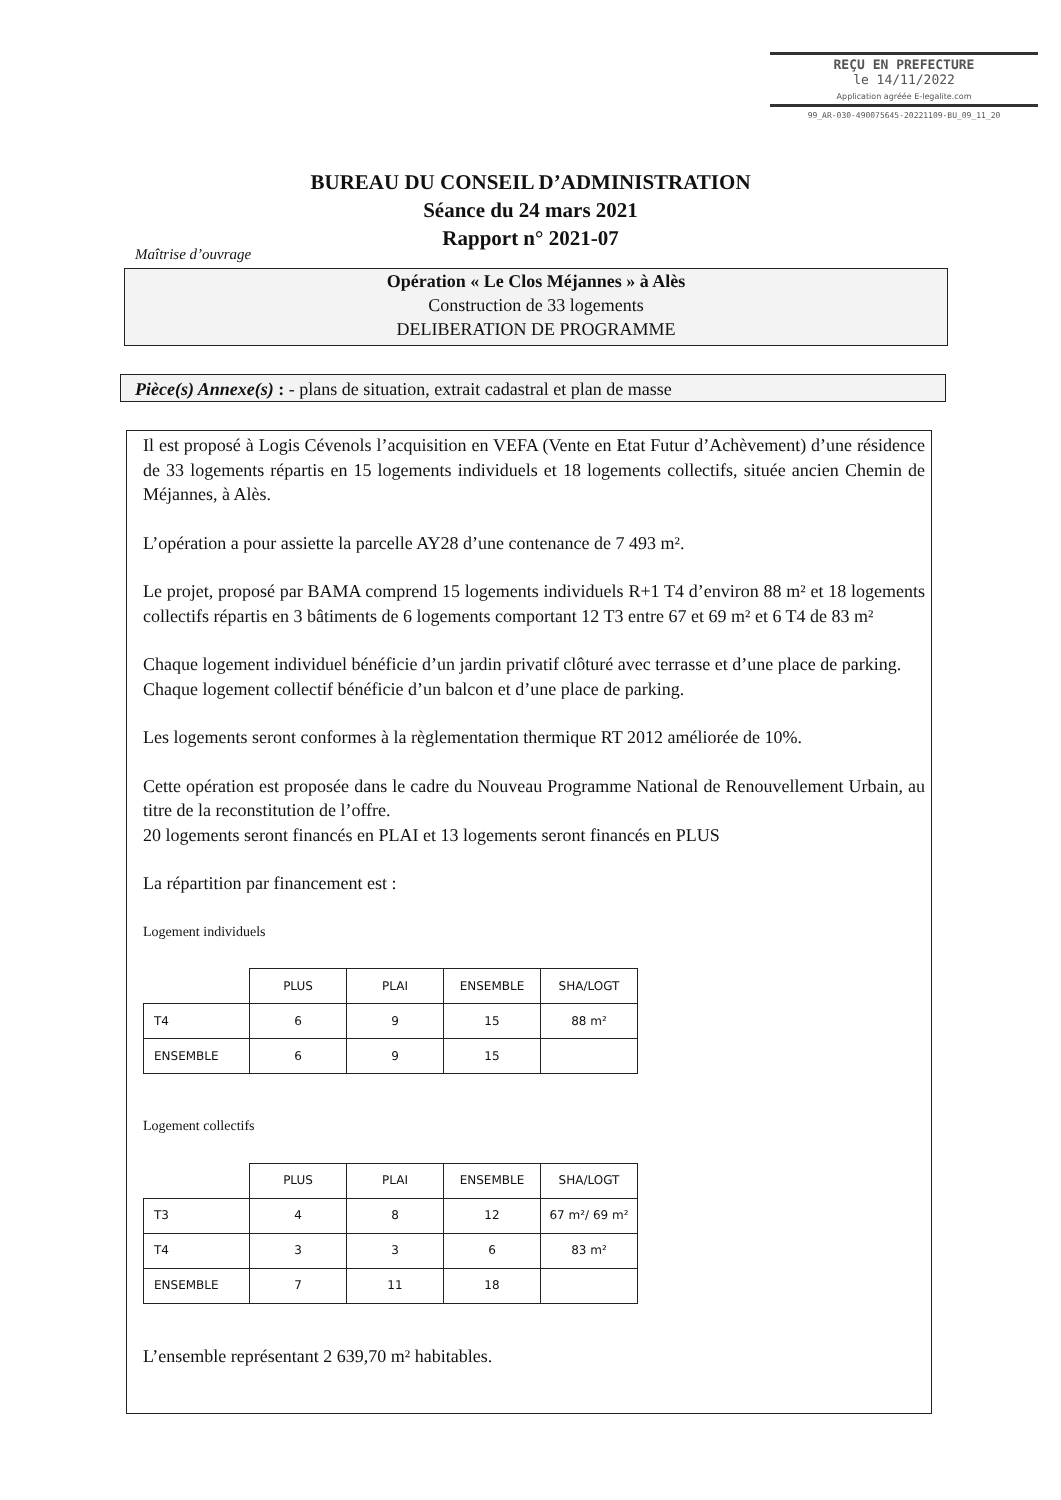REÇU EN PREFECTURE
le 14/11/2022
Application agréée E-legalite.com
99_AR-030-490075645-20221109-BU_09_11_20
BUREAU DU CONSEIL D’ADMINISTRATION
Séance du 24 mars 2021
Rapport n° 2021-07
Maîtrise d’ouvrage
Opération « Le Clos Méjannes » à Alès
Construction de 33 logements
DELIBERATION DE PROGRAMME
Pièce(s) Annexe(s) : - plans de situation, extrait cadastral et plan de masse
Il est proposé à Logis Cévenols l’acquisition en VEFA (Vente en Etat Futur d’Achèvement) d’une résidence de 33 logements répartis en 15 logements individuels et 18 logements collectifs, située ancien Chemin de Méjannes, à Alès.
L’opération a pour assiette la parcelle AY28 d’une contenance de 7 493 m².
Le projet, proposé par BAMA comprend 15 logements individuels R+1 T4 d’environ 88 m² et 18 logements collectifs répartis en 3 bâtiments de 6 logements comportant 12 T3 entre 67 et 69 m² et 6 T4 de 83 m²
Chaque logement individuel bénéficie d’un jardin privatif clôturé avec terrasse et d’une place de parking.
Chaque logement collectif bénéficie d’un balcon et d’une place de parking.
Les logements seront conformes à la règlementation thermique RT 2012 améliorée de 10%.
Cette opération est proposée dans le cadre du Nouveau Programme National de Renouvellement Urbain, au titre de la reconstitution de l’offre.
20 logements seront financés en PLAI et 13 logements seront financés en PLUS
La répartition par financement est :
Logement individuels
| | PLUS | PLAI | ENSEMBLE | SHA/LOGT |
| T4 | 6 | 9 | 15 | 88 m² |
| ENSEMBLE | 6 | 9 | 15 | |
Logement collectifs
| | PLUS | PLAI | ENSEMBLE | SHA/LOGT |
| T3 | 4 | 8 | 12 | 67 m²/ 69 m² |
| T4 | 3 | 3 | 6 | 83 m² |
| ENSEMBLE | 7 | 11 | 18 | |
L’ensemble représentant 2 639,70 m² habitables.